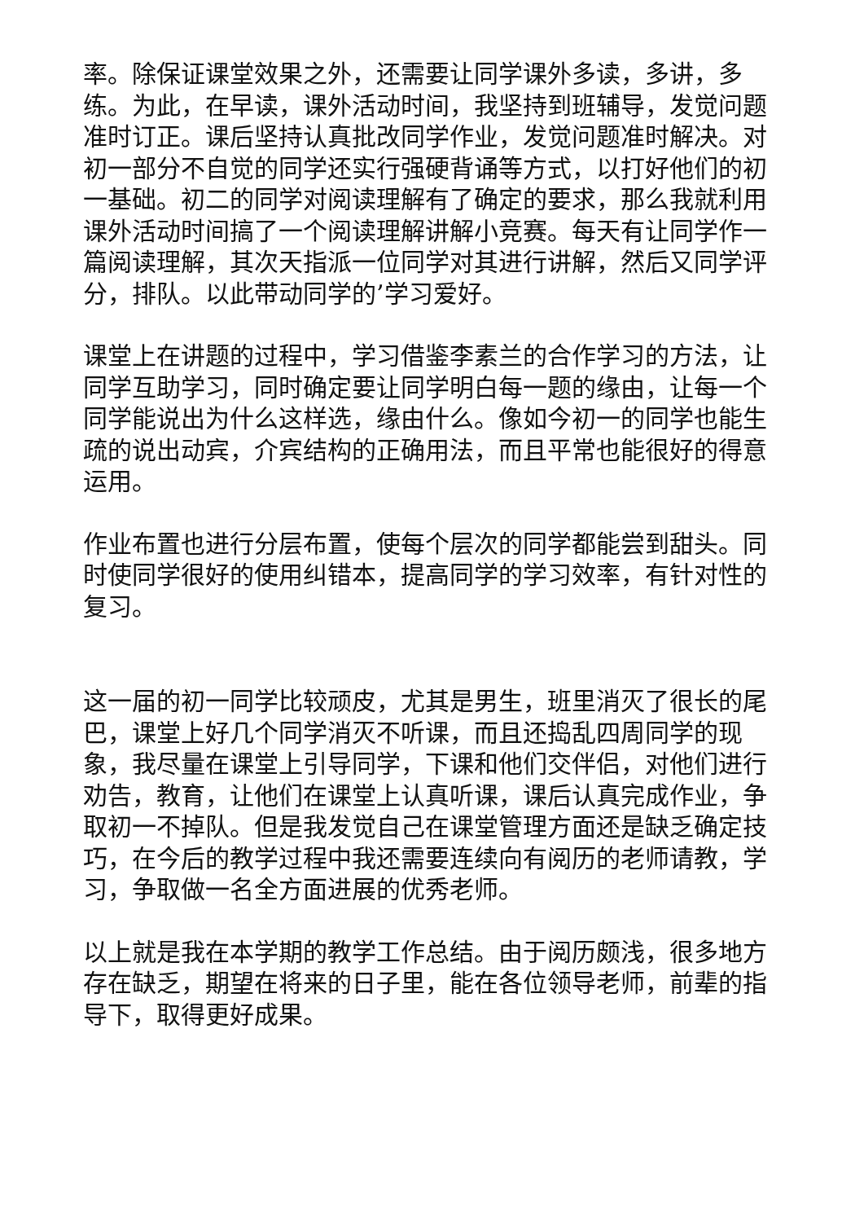率。除保证课堂效果之外，还需要让同学课外多读，多讲，多练。为此，在早读，课外活动时间，我坚持到班辅导，发觉问题准时订正。课后坚持认真批改同学作业，发觉问题准时解决。对初一部分不自觉的同学还实行强硬背诵等方式，以打好他们的初一基础。初二的同学对阅读理解有了确定的要求，那么我就利用课外活动时间搞了一个阅读理解讲解小竞赛。每天有让同学作一篇阅读理解，其次天指派一位同学对其进行讲解，然后又同学评分，排队。以此带动同学的’学习爱好。
课堂上在讲题的过程中，学习借鉴李素兰的合作学习的方法，让同学互助学习，同时确定要让同学明白每一题的缘由，让每一个同学能说出为什么这样选，缘由什么。像如今初一的同学也能生疏的说出动宾，介宾结构的正确用法，而且平常也能很好的得意运用。
作业布置也进行分层布置，使每个层次的同学都能尝到甜头。同时使同学很好的使用纠错本，提高同学的学习效率，有针对性的复习。
这一届的初一同学比较顽皮，尤其是男生，班里消灭了很长的尾巴，课堂上好几个同学消灭不听课，而且还捣乱四周同学的现象，我尽量在课堂上引导同学，下课和他们交伴侣，对他们进行劝告，教育，让他们在课堂上认真听课，课后认真完成作业，争取初一不掉队。但是我发觉自己在课堂管理方面还是缺乏确定技巧，在今后的教学过程中我还需要连续向有阅历的老师请教，学习，争取做一名全方面进展的优秀老师。
以上就是我在本学期的教学工作总结。由于阅历颇浅，很多地方存在缺乏，期望在将来的日子里，能在各位领导老师，前辈的指导下，取得更好成果。